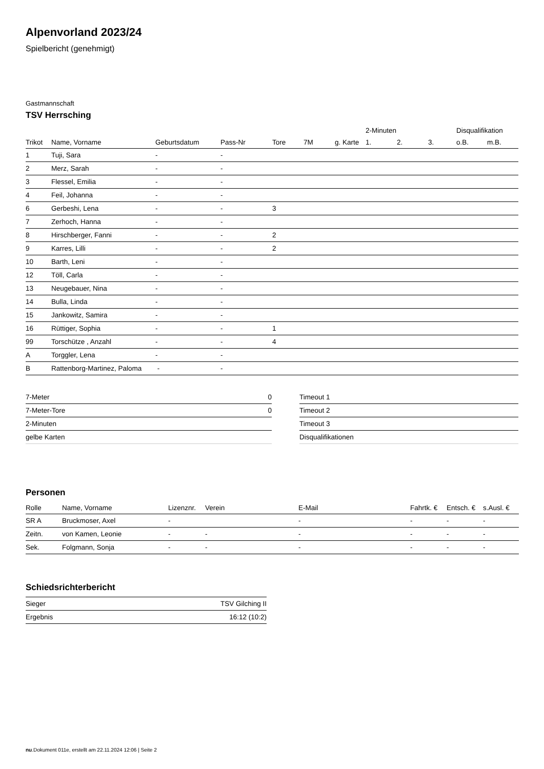Alpenvorland 2023/24
Spielbericht (genehmigt)
Gastmannschaft
TSV Herrsching
| | | | | | | | 2-Minuten | | | Disqualifikation | |
| --- | --- | --- | --- | --- | --- | --- | --- | --- | --- | --- | --- |
| Trikot | Name, Vorname | Geburtsdatum | Pass-Nr | Tore | 7M | g. Karte | 1. | 2. | 3. | o.B. | m.B. |
| 1 | Tuji, Sara | - | - | | | | | | | | |
| 2 | Merz, Sarah | - | - | | | | | | | | |
| 3 | Flessel, Emilia | - | - | | | | | | | | |
| 4 | Feil, Johanna | - | - | | | | | | | | |
| 6 | Gerbeshi, Lena | - | - | 3 | | | | | | | |
| 7 | Zerhoch, Hanna | - | - | | | | | | | | |
| 8 | Hirschberger, Fanni | - | - | 2 | | | | | | | |
| 9 | Karres, Lilli | - | - | 2 | | | | | | | |
| 10 | Barth, Leni | - | - | | | | | | | | |
| 12 | Töll, Carla | - | - | | | | | | | | |
| 13 | Neugebauer, Nina | - | - | | | | | | | | |
| 14 | Bulla, Linda | - | - | | | | | | | | |
| 15 | Jankowitz, Samira | - | - | | | | | | | | |
| 16 | Rüttiger, Sophia | - | - | 1 | | | | | | | |
| 99 | Torschütze , Anzahl | - | - | 4 | | | | | | | |
| A | Torggler, Lena | - | - | | | | | | | | |
| B | Rattenborg-Martinez, Paloma | - | - | | | | | | | | |
| 7-Meter | 0 |
| 7-Meter-Tore | 0 |
| 2-Minuten | |
| gelbe Karten | |
| Timeout 1 |
| Timeout 2 |
| Timeout 3 |
| Disqualifikationen |
Personen
| Rolle | Name, Vorname | Lizenznr. | Verein | E-Mail | Fahrtk. € | Entsch. € | s.Ausl. € |
| --- | --- | --- | --- | --- | --- | --- | --- |
| SR A | Bruckmoser, Axel | - | | - | - | - | - |
| Zeitn. | von Kamen, Leonie | - | - | - | - | - | - |
| Sek. | Folgmann, Sonja | - | - | - | - | - | - |
Schiedsrichterbericht
| Sieger | TSV Gilching II |
| Ergebnis | 16:12 (10:2) |
nu.Dokument 011e, erstellt am 22.11.2024 12:06 | Seite 2